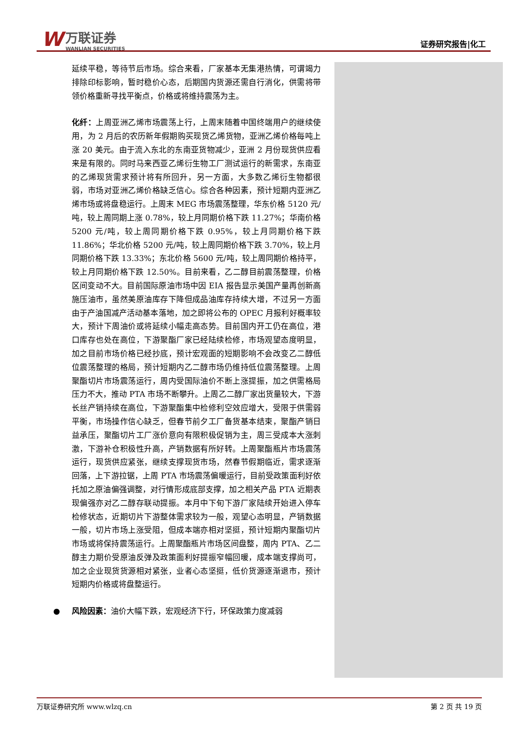W
万联证券
WANLIAN SECURITIES
证券研究报告|化工
延续平稳，等待节后市场。综合来看，厂家基本无集港热情，可谓竭力排除印标影响，暂时稳价心态，后期国内货源还需自行消化，供需将带领价格重新寻找平衡点，价格或将维持震荡为主。
化纤：上周亚洲乙烯市场震荡上行，上周末随着中国终端用户的继续使用，为 2 月后的农历新年假期购买现货乙烯货物，亚洲乙烯价格每吨上涨 20 美元。由于流入东北的东南亚货物减少，亚洲 2 月份现货供应看来是有限的。同时马来西亚乙烯衍生物工厂测试运行的新需求，东南亚的乙烯现货需求预计将有所回升，另一方面，大多数乙烯衍生物都很弱，市场对亚洲乙烯价格缺乏信心。综合各种因素，预计短期内亚洲乙烯市场或将盘稳运行。上周末 MEG 市场震荡整理，华东价格 5120 元/吨，较上周同期上涨 0.78%，较上月同期价格下跌 11.27%；华南价格 5200 元/吨，较上周同期价格下跌 0.95%，较上月同期价格下跌 11.86%；华北价格 5200 元/吨，较上周同期价格下跌 3.70%，较上月同期价格下跌 13.33%；东北价格 5600 元/吨，较上周同期价格持平，较上月同期价格下跌 12.50%。目前来看，乙二醇目前震荡整理，价格区间变动不大。目前国际原油市场中因 EIA 报告显示美国产量再创新高施压油市，虽然美原油库存下降但成品油库存持续大增，不过另一方面由于产油国减产活动基本落地，加之即将公布的 OPEC 月报利好概率较大，预计下周油价或将延续小幅走高态势。目前国内开工仍在高位，港口库存也处在高位，下游聚酯厂家已经陆续检修，市场观望态度明显，加之目前市场价格已经抄底，预计宏观面的短期影响不会改变乙二醇低位震荡整理的格局，预计短期内乙二醇市场仍维持低位震荡整理。上周聚酯切片市场震荡运行，周内受国际油价不断上涨提振，加之供需格局压力不大，推动 PTA 市场不断攀升。上周乙二醇厂家出货量较大，下游长丝产销持续在高位，下游聚酯集中检修利空效应增大，受限于供需弱平衡，市场操作信心缺乏，但春节前夕工厂备货基本结束，聚酯产销日益承压，聚酯切片工厂涨价意向有限积极促销为主，周三受成本大涨刺激，下游补仓积极性升高，产销数据有所好转。上周聚酯瓶片市场震荡运行，现货供应紧张，继续支撑现货市场，然春节假期临近，需求逐渐回落，上下游拉锯，上周 PTA 市场震荡偏暖运行，目前受政策面利好依托加之原油偏强调整，对行情形成底部支撑，加之相关产品 PTA 近期表现偏强亦对乙二醇存联动提振。本月中下旬下游厂家陆续开始进入停车检修状态，近期切片下游整体需求较为一般，观望心态明显，产销数据一般，切片市场上涨受阻，但成本端亦相对坚挺，预计短期内聚酯切片市场或将保持震荡运行。上周聚酯瓶片市场区间盘整，周内 PTA、乙二醇主力期价受原油反弹及政策面利好提振窄幅回暖，成本端支撑尚可，加之企业现货货源相对紧张，业者心态坚挺，低价货源逐渐退市，预计短期内价格或将盘整运行。
● 风险因素：油价大幅下跌，宏观经济下行，环保政策力度减弱
万联证券研究所 www.wlzq.cn 第 2 页 共 19 页